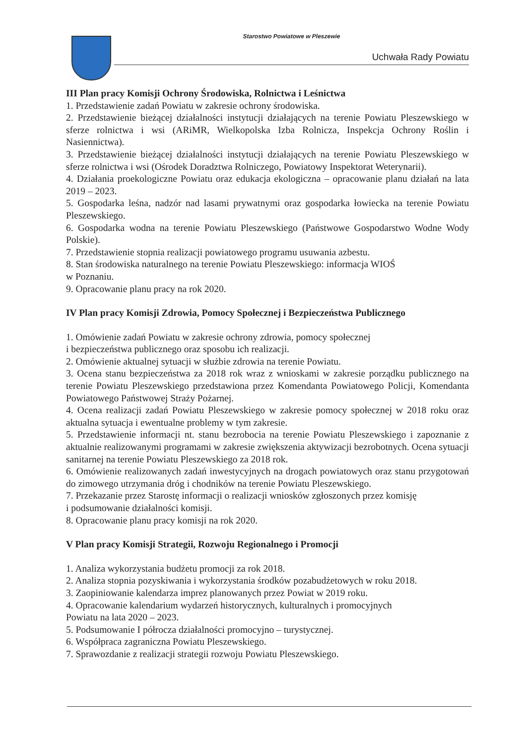Starostwo Powiatowe w Pleszewie
Uchwała Rady Powiatu
III Plan pracy Komisji Ochrony Środowiska, Rolnictwa i Leśnictwa
1. Przedstawienie zadań Powiatu w zakresie ochrony środowiska.
2. Przedstawienie bieżącej działalności instytucji działających na terenie Powiatu Pleszewskiego w sferze rolnictwa i wsi (ARiMR, Wielkopolska Izba Rolnicza, Inspekcja Ochrony Roślin i Nasiennictwa).
3. Przedstawienie bieżącej działalności instytucji działających na terenie Powiatu Pleszewskiego w sferze rolnictwa i wsi (Ośrodek Doradztwa Rolniczego, Powiatowy Inspektorat Weterynarii).
4. Działania proekologiczne Powiatu oraz edukacja ekologiczna – opracowanie planu działań na lata 2019 – 2023.
5. Gospodarka leśna, nadzór nad lasami prywatnymi oraz gospodarka łowiecka na terenie Powiatu Pleszewskiego.
6. Gospodarka wodna na terenie Powiatu Pleszewskiego (Państwowe Gospodarstwo Wodne Wody Polskie).
7. Przedstawienie stopnia realizacji powiatowego programu usuwania azbestu.
8. Stan środowiska naturalnego na terenie Powiatu Pleszewskiego: informacja WIOŚ
w Poznaniu.
9. Opracowanie planu pracy na rok 2020.
IV Plan pracy Komisji Zdrowia, Pomocy Społecznej i Bezpieczeństwa Publicznego
1. Omówienie zadań Powiatu w zakresie ochrony zdrowia, pomocy społecznej
i bezpieczeństwa publicznego oraz sposobu ich realizacji.
2. Omówienie aktualnej sytuacji w służbie zdrowia na terenie Powiatu.
3. Ocena stanu bezpieczeństwa za 2018 rok wraz z wnioskami w zakresie porządku publicznego na terenie Powiatu Pleszewskiego przedstawiona przez Komendanta Powiatowego Policji, Komendanta Powiatowego Państwowej Straży Pożarnej.
4. Ocena realizacji zadań Powiatu Pleszewskiego w zakresie pomocy społecznej w 2018 roku oraz aktualna sytuacja i ewentualne problemy w tym zakresie.
5. Przedstawienie informacji nt. stanu bezrobocia na terenie Powiatu Pleszewskiego i zapoznanie z aktualnie realizowanymi programami w zakresie zwiększenia aktywizacji bezrobotnych. Ocena sytuacji sanitarnej na terenie Powiatu Pleszewskiego za 2018 rok.
6. Omówienie realizowanych zadań inwestycyjnych na drogach powiatowych oraz stanu przygotowań do zimowego utrzymania dróg i chodników na terenie Powiatu Pleszewskiego.
7. Przekazanie przez Starostę informacji o realizacji wniosków zgłoszonych przez komisję
i podsumowanie działalności komisji.
8. Opracowanie planu pracy komisji na rok 2020.
V Plan pracy Komisji Strategii, Rozwoju Regionalnego i Promocji
1. Analiza wykorzystania budżetu promocji za rok 2018.
2. Analiza stopnia pozyskiwania i wykorzystania środków pozabudżetowych w roku 2018.
3. Zaopiniowanie kalendarza imprez planowanych przez Powiat w 2019 roku.
4. Opracowanie kalendarium wydarzeń historycznych, kulturalnych i promocyjnych
Powiatu na lata 2020 – 2023.
5. Podsumowanie I półrocza działalności promocyjno – turystycznej.
6. Współpraca zagraniczna Powiatu Pleszewskiego.
7. Sprawozdanie z realizacji strategii rozwoju Powiatu Pleszewskiego.